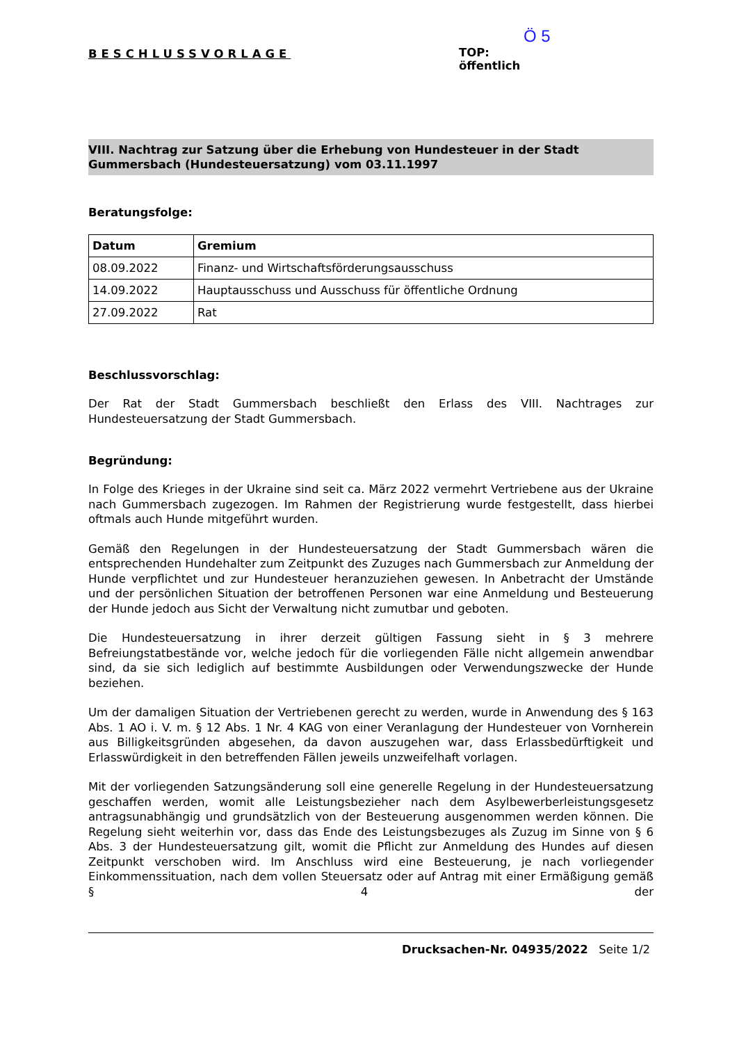BESCHLUSSVORLAGE
Ö 5
TOP:
öffentlich
VIII. Nachtrag zur Satzung über die Erhebung von Hundesteuer in der Stadt Gummersbach (Hundesteuersatzung) vom 03.11.1997
Beratungsfolge:
| Datum | Gremium |
| --- | --- |
| 08.09.2022 | Finanz- und Wirtschaftsförderungsausschuss |
| 14.09.2022 | Hauptausschuss und Ausschuss für öffentliche Ordnung |
| 27.09.2022 | Rat |
Beschlussvorschlag:
Der Rat der Stadt Gummersbach beschließt den Erlass des VIII. Nachtrages zur Hundesteuersatzung der Stadt Gummersbach.
Begründung:
In Folge des Krieges in der Ukraine sind seit ca. März 2022 vermehrt Vertriebene aus der Ukraine nach Gummersbach zugezogen. Im Rahmen der Registrierung wurde festgestellt, dass hierbei oftmals auch Hunde mitgeführt wurden.
Gemäß den Regelungen in der Hundesteuersatzung der Stadt Gummersbach wären die entsprechenden Hundehalter zum Zeitpunkt des Zuzuges nach Gummersbach zur Anmeldung der Hunde verpflichtet und zur Hundesteuer heranzuziehen gewesen. In Anbetracht der Umstände und der persönlichen Situation der betroffenen Personen war eine Anmeldung und Besteuerung der Hunde jedoch aus Sicht der Verwaltung nicht zumutbar und geboten.
Die Hundesteuersatzung in ihrer derzeit gültigen Fassung sieht in § 3 mehrere Befreiungstatbestände vor, welche jedoch für die vorliegenden Fälle nicht allgemein anwendbar sind, da sie sich lediglich auf bestimmte Ausbildungen oder Verwendungszwecke der Hunde beziehen.
Um der damaligen Situation der Vertriebenen gerecht zu werden, wurde in Anwendung des § 163 Abs. 1 AO i. V. m. § 12 Abs. 1 Nr. 4 KAG von einer Veranlagung der Hundesteuer von Vornherein aus Billigkeitsgründen abgesehen, da davon auszugehen war, dass Erlassbedürftigkeit und Erlasswürdigkeit in den betreffenden Fällen jeweils unzweifelhaft vorlagen.
Mit der vorliegenden Satzungsänderung soll eine generelle Regelung in der Hundesteuersatzung geschaffen werden, womit alle Leistungsbezieher nach dem Asylbewerberleistungsgesetz antragsunabhängig und grundsätzlich von der Besteuerung ausgenommen werden können. Die Regelung sieht weiterhin vor, dass das Ende des Leistungsbezuges als Zuzug im Sinne von § 6 Abs. 3 der Hundesteuersatzung gilt, womit die Pflicht zur Anmeldung des Hundes auf diesen Zeitpunkt verschoben wird. Im Anschluss wird eine Besteuerung, je nach vorliegender Einkommenssituation, nach dem vollen Steuersatz oder auf Antrag mit einer Ermäßigung gemäß § 4 der
Drucksachen-Nr. 04935/2022 Seite 1/2